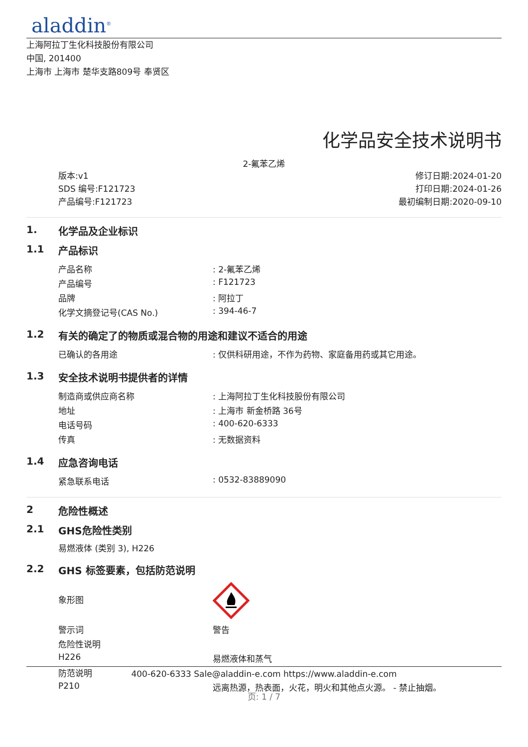aladdin<sup>®</sup>
上海阿拉丁生化科技股份有限公司
中国, 201400
上海市 上海市 楚华支路809号 奉贤区
化学品安全技术说明书
2-氟苯乙烯
版本:v1
SDS 编号:F121723
产品编号:F121723
修订日期:2024-01-20
打印日期:2024-01-26
最初编制日期:2020-09-10
1. 化学品及企业标识
1.1 产品标识
| 产品名称 | : 2-氟苯乙烯 |
| 产品编号 | : F121723 |
| 品牌 | : 阿拉丁 |
| 化学文摘登记号(CAS No.) | : 394-46-7 |
1.2 有关的确定了的物质或混合物的用途和建议不适合的用途
| 已确认的各用途 | : 仅供科研用途，不作为药物、家庭备用药或其它用途。 |
1.3 安全技术说明书提供者的详情
| 制造商或供应商名称 | : 上海阿拉丁生化科技股份有限公司 |
| 地址 | : 上海市 新金桥路 36号 |
| 电话号码 | : 400-620-6333 |
| 传真 | : 无数据资料 |
1.4 应急咨询电话
| 紧急联系电话 | : 0532-83889090 |
2 危险性概述
2.1 GHS危险性类别
易燃液体 (类别 3), H226
2.2 GHS 标签要素，包括防范说明
| 象形图 | |
| 警示词 | 警告 |
| 危险性说明 | |
| H226 | 易燃液体和蒸气 |
| 防范说明 | |
| P210 | 远离热源，热表面，火花，明火和其他点火源。 - 禁止抽烟。 |
400-620-6333 Sale@aladdin-e.com https://www.aladdin-e.com
页: 1 / 7